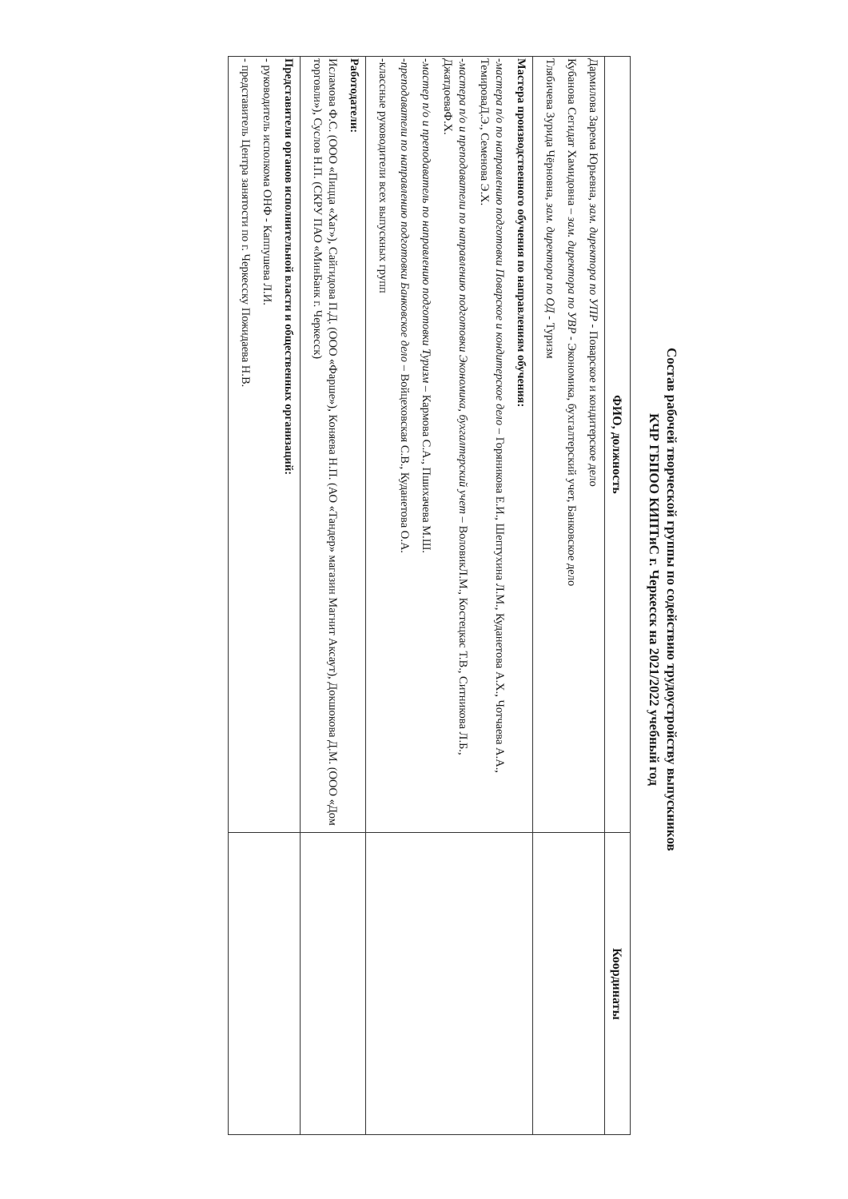Состав рабочей творческой группы по содействию трудоустройству выпускников
КЧР ГБПОО КИПТиС г. Черкесск на 2021/2022 учебный год
| ФИО, должность | Координаты |
| --- | --- |
| Дармилова Зарема Юрьевна, зам. директора по УПР - Поварское и кондитерское дело Кубанова Сегидат Хамидовна – зам. директора по УВР - Экономика, бухгалтерский учет, Банковское дело Тлябичева Зурида Чёрновна, зам. директора по ОД - Туризм | |
| Мастера производственного обучения по направлениям обучения: - мастера п/о по направлению подготовки Поварское и кондитерское дело – Горяникова Е.И., Шептухина Л.М., Куданетова А.Х., Чотчаева А.А., ТемироваД.Э., Семенова Э.Х. - мастера п/о и преподаватели по направлению подготовки Экономика, бухгалтерский учет – ВоловикЛ.М., Костецкас Т.В., Ситникова Л.Б., ДжатдоеваФ.Х. - мастер п/о и преподаватель по направлению подготовки Туризм – Кармова С.А., Пшихачева М.Ш. - преподаватели по направлению подготовки Банковское дело – Войцеховская С.В., Куданетова О.А. -классные руководители всех выпускных групп | |
| Работодатели: Исламова Ф.С. (ООО «Пицца «Хаг»), Сайгидова П.Д. (ООО «Фарше»), Коняева Н.П. (АО «Тандер» магазин Магнит Аксаут), Докшокова Д.М. (ООО «Дом торговли»), Суслов Н.П. (СКРУ ПАО «МинБанк г. Черкесск) | |
| Представители органов исполнительной власти и общественных организаций: - руководитель исполкома ОНФ - Каппушева Л.И. - представитель Центра занятости по г. Черкесску Пожидаева Н.В. | |